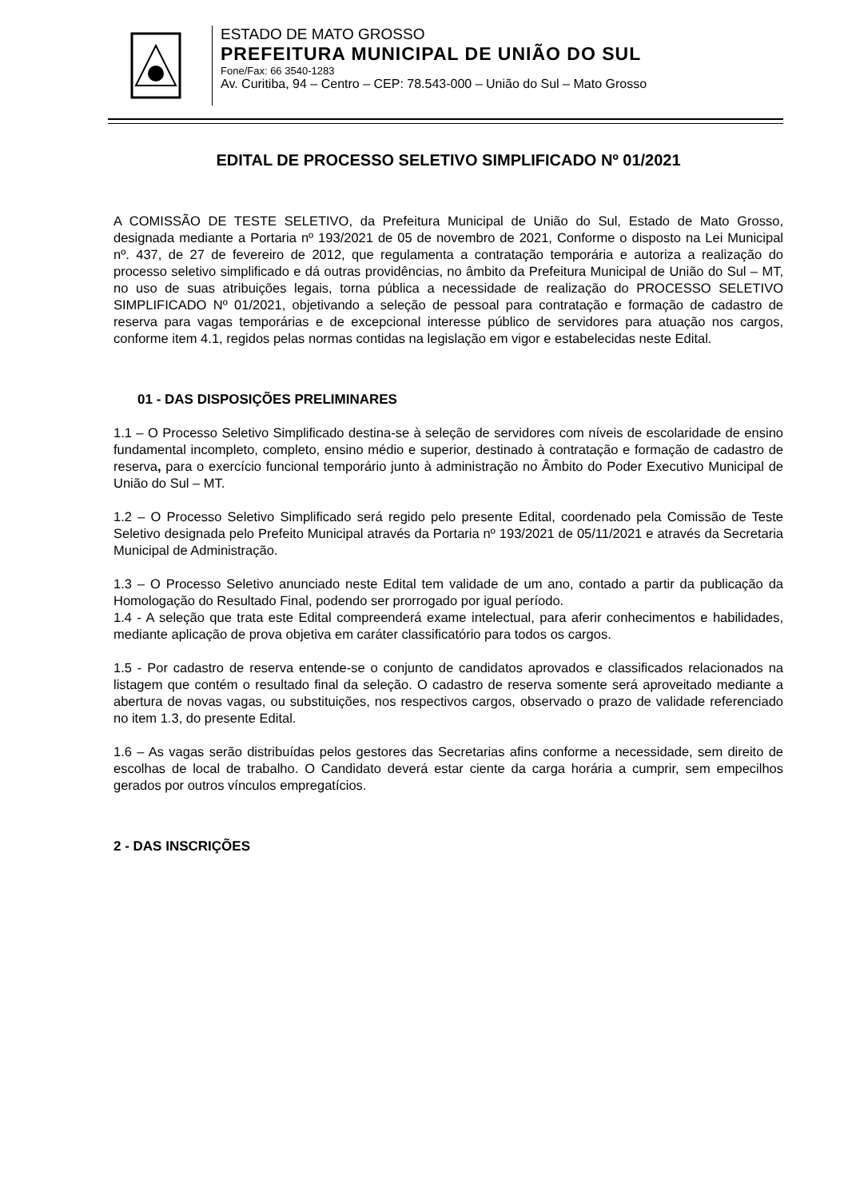ESTADO DE MATO GROSSO
PREFEITURA MUNICIPAL DE UNIÃO DO SUL
Fone/Fax: 66 3540-1283
Av. Curitiba, 94 – Centro – CEP: 78.543-000 – União do Sul – Mato Grosso
EDITAL DE PROCESSO SELETIVO SIMPLIFICADO Nº 01/2021
A COMISSÃO DE TESTE SELETIVO, da Prefeitura Municipal de União do Sul, Estado de Mato Grosso, designada mediante a Portaria nº 193/2021 de 05 de novembro de 2021, Conforme o disposto na Lei Municipal nº. 437, de 27 de fevereiro de 2012, que regulamenta a contratação temporária e autoriza a realização do processo seletivo simplificado e dá outras providências, no âmbito da Prefeitura Municipal de União do Sul – MT, no uso de suas atribuições legais, torna pública a necessidade de realização do PROCESSO SELETIVO SIMPLIFICADO Nº 01/2021, objetivando a seleção de pessoal para contratação e formação de cadastro de reserva para vagas temporárias e de excepcional interesse público de servidores para atuação nos cargos, conforme item 4.1, regidos pelas normas contidas na legislação em vigor e estabelecidas neste Edital.
01 - DAS DISPOSIÇÕES PRELIMINARES
1.1 – O Processo Seletivo Simplificado destina-se à seleção de servidores com níveis de escolaridade de ensino fundamental incompleto, completo, ensino médio e superior, destinado à contratação e formação de cadastro de reserva, para o exercício funcional temporário junto à administração no Âmbito do Poder Executivo Municipal de União do Sul – MT.
1.2 – O Processo Seletivo Simplificado será regido pelo presente Edital, coordenado pela Comissão de Teste Seletivo designada pelo Prefeito Municipal através da Portaria nº 193/2021 de 05/11/2021 e através da Secretaria Municipal de Administração.
1.3 – O Processo Seletivo anunciado neste Edital tem validade de um ano, contado a partir da publicação da Homologação do Resultado Final, podendo ser prorrogado por igual período.
1.4 - A seleção que trata este Edital compreenderá exame intelectual, para aferir conhecimentos e habilidades, mediante aplicação de prova objetiva em caráter classificatório para todos os cargos.
1.5 - Por cadastro de reserva entende-se o conjunto de candidatos aprovados e classificados relacionados na listagem que contém o resultado final da seleção. O cadastro de reserva somente será aproveitado mediante a abertura de novas vagas, ou substituições, nos respectivos cargos, observado o prazo de validade referenciado no item 1.3, do presente Edital.
1.6 – As vagas serão distribuídas pelos gestores das Secretarias afins conforme a necessidade, sem direito de escolhas de local de trabalho. O Candidato deverá estar ciente da carga horária a cumprir, sem empecilhos gerados por outros vínculos empregatícios.
2 - DAS INSCRIÇÕES